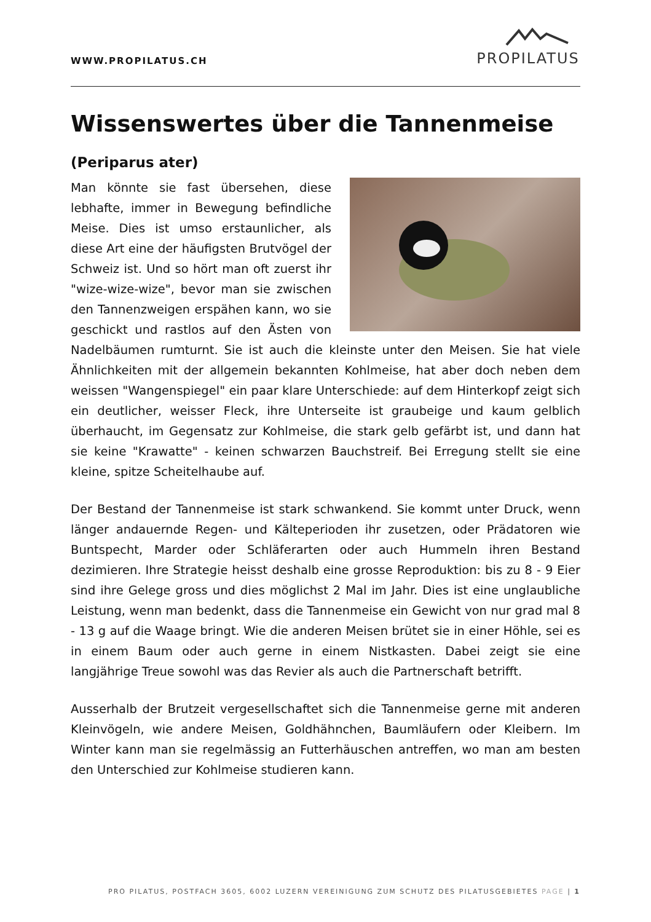WWW.PROPILATUS.CH
PROPILATUS
Wissenswertes über die Tannenmeise
(Periparus ater)
Man könnte sie fast übersehen, diese lebhafte, immer in Bewegung befindliche Meise. Dies ist umso erstaunlicher, als diese Art eine der häufigsten Brutvögel der Schweiz ist. Und so hört man oft zuerst ihr "wize-wize-wize", bevor man sie zwischen den Tannenzweigen erspähen kann, wo sie geschickt und rastlos auf den Ästen von Nadelbäumen rumturnt. Sie ist auch die kleinste unter den Meisen. Sie hat viele Ähnlichkeiten mit der allgemein bekannten Kohlmeise, hat aber doch neben dem weissen "Wangenspiegel" ein paar klare Unterschiede: auf dem Hinterkopf zeigt sich ein deutlicher, weisser Fleck, ihre Unterseite ist graubeige und kaum gelblich überhaucht, im Gegensatz zur Kohlmeise, die stark gelb gefärbt ist, und dann hat sie keine "Krawatte" - keinen schwarzen Bauchstreif. Bei Erregung stellt sie eine kleine, spitze Scheitelhaube auf.
Der Bestand der Tannenmeise ist stark schwankend. Sie kommt unter Druck, wenn länger andauernde Regen- und Kälteperioden ihr zusetzen, oder Prädatoren wie Buntspecht, Marder oder Schläferarten oder auch Hummeln ihren Bestand dezimieren. Ihre Strategie heisst deshalb eine grosse Reproduktion: bis zu 8 - 9 Eier sind ihre Gelege gross und dies möglichst 2 Mal im Jahr. Dies ist eine unglaubliche Leistung, wenn man bedenkt, dass die Tannenmeise ein Gewicht von nur grad mal 8 - 13 g auf die Waage bringt. Wie die anderen Meisen brütet sie in einer Höhle, sei es in einem Baum oder auch gerne in einem Nistkasten. Dabei zeigt sie eine langjährige Treue sowohl was das Revier als auch die Partnerschaft betrifft.
Ausserhalb der Brutzeit vergesellschaftet sich die Tannenmeise gerne mit anderen Kleinvögeln, wie andere Meisen, Goldhähnchen, Baumläufern oder Kleibern. Im Winter kann man sie regelmässig an Futterhäuschen antreffen, wo man am besten den Unterschied zur Kohlmeise studieren kann.
PRO PILATUS, POSTFACH 3605, 6002 LUZERN VEREINIGUNG ZUM SCHUTZ DES PILATUSGEBIETES PAGE | 1